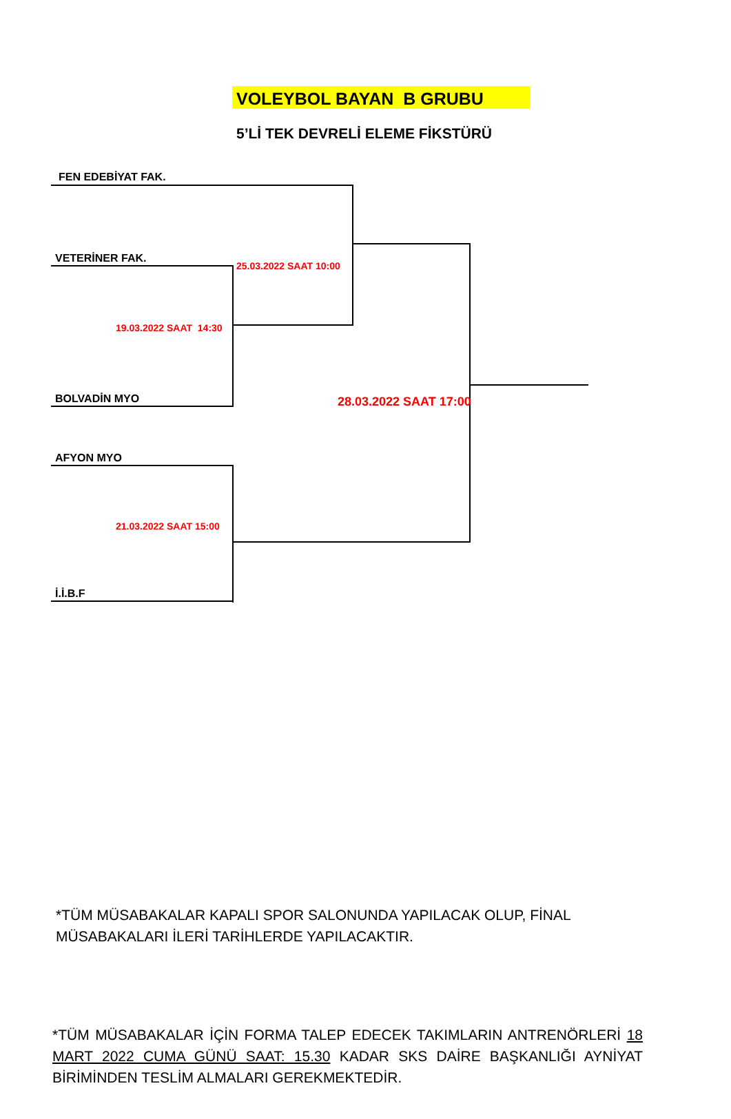VOLEYBOL BAYAN B GRUBU
5’Lİ TEK DEVRELİ ELEME FİKSTÜRÜ
FEN EDEBİYAT FAK.
25.03.2022 SAAT 10:00
VETERİNER FAK.
19.03.2022 SAAT 14:30
28.03.2022 SAAT 17:00
BOLVADİN MYO
AFYON MYO
21.03.2022 SAAT 15:00
İ.İ.B.F
*TÜM MÜSABAKALAR KAPALI SPOR SALONUNDA YAPILACAK OLUP, FİNAL MÜSABAKALARI İLERİ TARİHLERDE YAPILACAKTIR.
*TÜM MÜSABAKALAR İÇİN FORMA TALEP EDECEK TAKIMLARIN ANTRENÖRLERİ 18 MART 2022 CUMA GÜNÜ SAAT: 15.30 KADAR SKS DAİRE BAŞKANLIĞI AYNİYAT BİRİMİNDEN TESLİM ALMALARI GEREKMEKTEDİR.